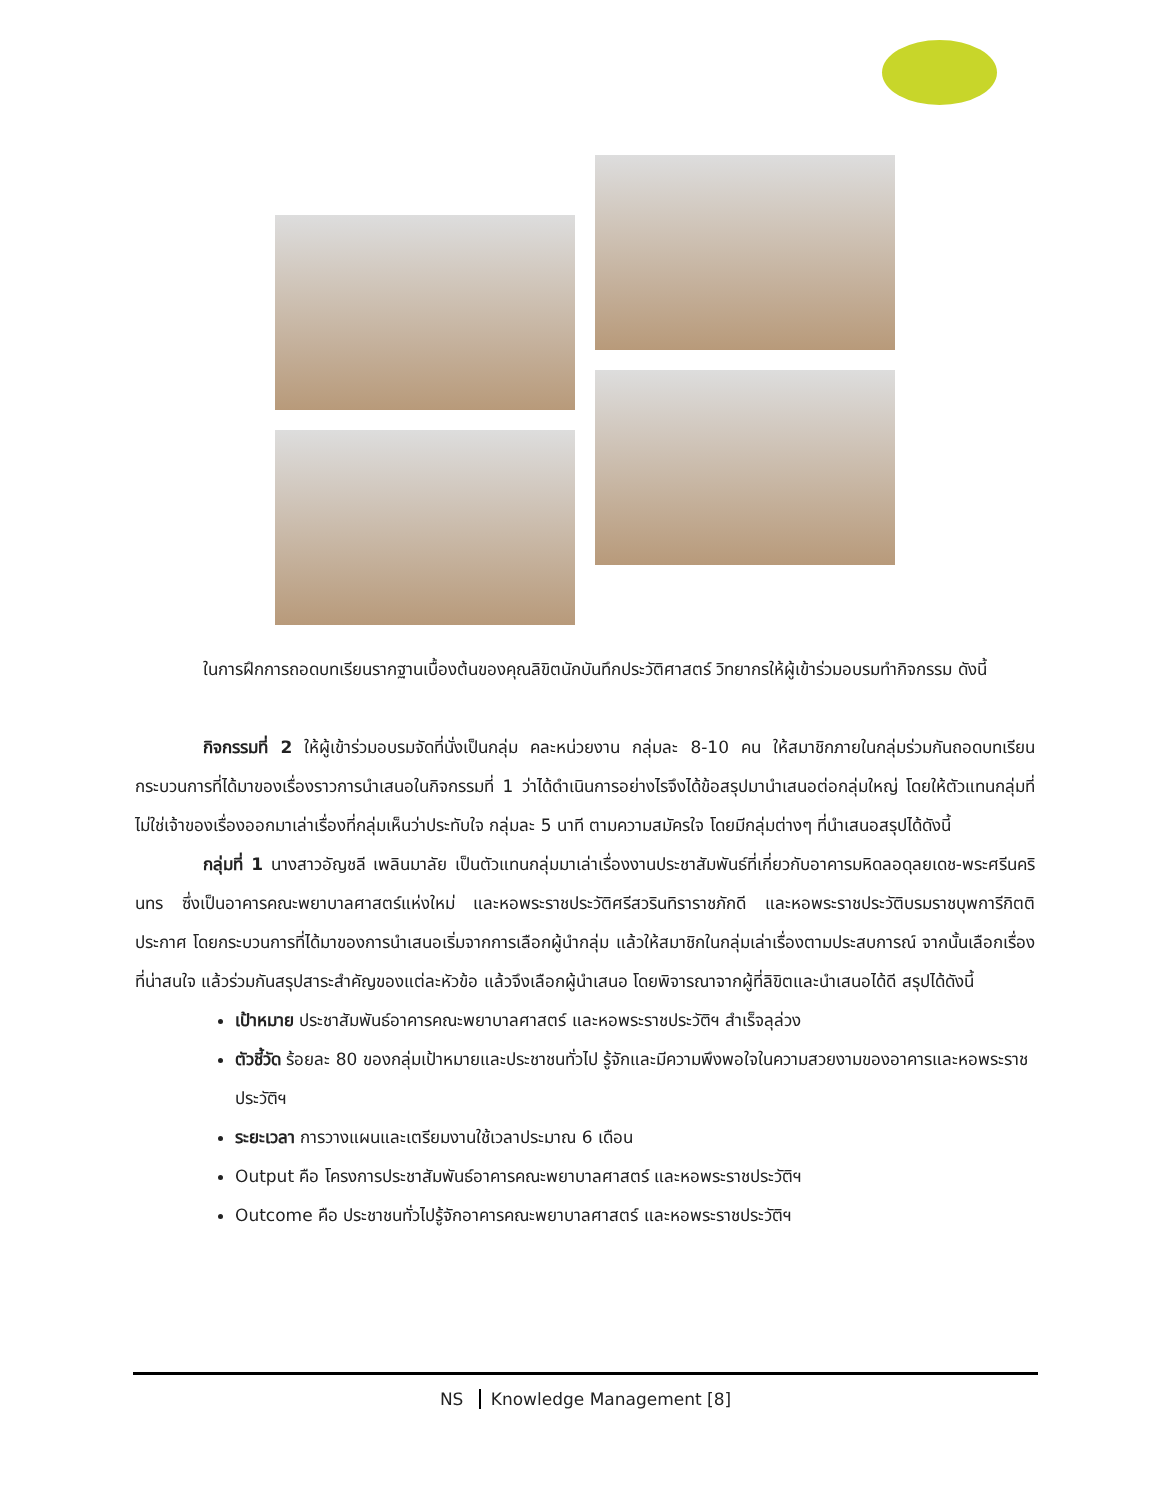ในการฝึกการถอดบทเรียนรากฐานเบื้องต้นของคุณลิขิตนักบันทึกประวัติศาสตร์ วิทยากรให้ผู้เข้าร่วมอบรมทำกิจกรรม ดังนี้
กิจกรรมที่ 2 ให้ผู้เข้าร่วมอบรมจัดที่นั่งเป็นกลุ่ม คละหน่วยงาน กลุ่มละ 8-10 คน ให้สมาชิกภายในกลุ่มร่วมกันถอดบทเรียนกระบวนการที่ได้มาของเรื่องราวการนำเสนอในกิจกรรมที่ 1 ว่าได้ดำเนินการอย่างไรจึงได้ข้อสรุปมานำเสนอต่อกลุ่มใหญ่ โดยให้ตัวแทนกลุ่มที่ไม่ใช่เจ้าของเรื่องออกมาเล่าเรื่องที่กลุ่มเห็นว่าประทับใจ กลุ่มละ 5 นาที ตามความสมัครใจ โดยมีกลุ่มต่างๆ ที่นำเสนอสรุปได้ดังนี้
กลุ่มที่ 1 นางสาวอัญชลี เพลินมาลัย เป็นตัวแทนกลุ่มมาเล่าเรื่องงานประชาสัมพันธ์ที่เกี่ยวกับอาคารมหิดลอดุลยเดช-พระศรีนครินทร ซึ่งเป็นอาคารคณะพยาบาลศาสตร์แห่งใหม่ และหอพระราชประวัติศรีสวรินทิราราชภักดี และหอพระราชประวัติบรมราชบุพการีกิตติประกาศ โดยกระบวนการที่ได้มาของการนำเสนอเริ่มจากการเลือกผู้นำกลุ่ม แล้วให้สมาชิกในกลุ่มเล่าเรื่องตามประสบการณ์ จากนั้นเลือกเรื่องที่น่าสนใจ แล้วร่วมกันสรุปสาระสำคัญของแต่ละหัวข้อ แล้วจึงเลือกผู้นำเสนอ โดยพิจารณาจากผู้ที่ลิขิตและนำเสนอได้ดี สรุปได้ดังนี้
เป้าหมาย ประชาสัมพันธ์อาคารคณะพยาบาลศาสตร์ และหอพระราชประวัติฯ สำเร็จลุล่วง
ตัวชี้วัด ร้อยละ 80 ของกลุ่มเป้าหมายและประชาชนทั่วไป รู้จักและมีความพึงพอใจในความสวยงามของอาคารและหอพระราชประวัติฯ
ระยะเวลา การวางแผนและเตรียมงานใช้เวลาประมาณ 6 เดือน
Output คือ โครงการประชาสัมพันธ์อาคารคณะพยาบาลศาสตร์ และหอพระราชประวัติฯ
Outcome คือ ประชาชนทั่วไปรู้จักอาคารคณะพยาบาลศาสตร์ และหอพระราชประวัติฯ
NS Knowledge Management [8]